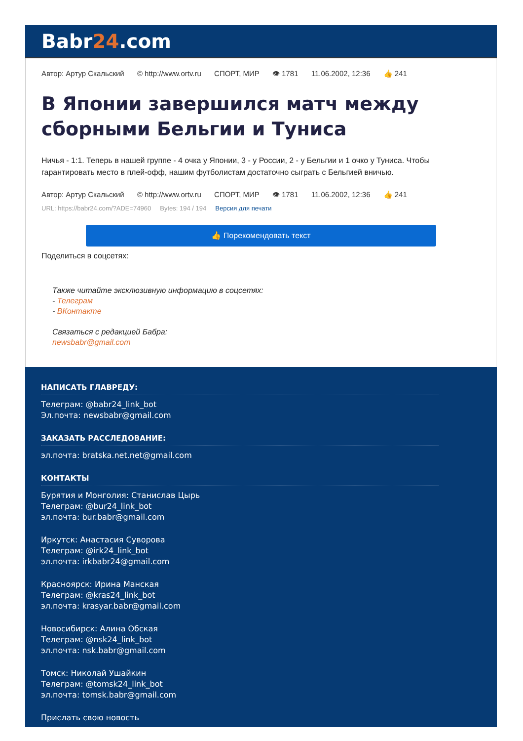Babr24.com
Автор: Артур Скальский © http://www.ortv.ru СПОРТ, МИР 👁 1781 11.06.2002, 12:36 👍 241
В Японии завершился матч между сборными Бельгии и Туниса
Ничья - 1:1. Теперь в нашей группе - 4 очка у Японии, 3 - у России, 2 - у Бельгии и 1 очко у Туниса. Чтобы гарантировать место в плей-офф, нашим футболистам достаточно сыграть с Бельгией вничью.
Автор: Артур Скальский © http://www.ortv.ru СПОРТ, МИР 👁 1781 11.06.2002, 12:36 👍 241
URL: https://babr24.com/?ADE=74960 Bytes: 194 / 194 Версия для печати
👍 Порекомендовать текст
Поделиться в соцсетях:
Также читайте эксклюзивную информацию в соцсетях:
- Телеграм
- ВКонтакте
Связаться с редакцией Бабра:
newsbabr@gmail.com
НАПИСАТЬ ГЛАВРЕДУ:
Телеграм: @babr24_link_bot
Эл.почта: newsbabr@gmail.com
ЗАКАЗАТЬ РАССЛЕДОВАНИЕ:
эл.почта: bratska.net.net@gmail.com
КОНТАКТЫ
Бурятия и Монголия: Станислав Цырь
Телеграм: @bur24_link_bot
эл.почта: bur.babr@gmail.com
Иркутск: Анастасия Суворова
Телеграм: @irk24_link_bot
эл.почта: irkbabr24@gmail.com
Красноярск: Ирина Манская
Телеграм: @kras24_link_bot
эл.почта: krasyar.babr@gmail.com
Новосибирск: Алина Обская
Телеграм: @nsk24_link_bot
эл.почта: nsk.babr@gmail.com
Томск: Николай Ушайкин
Телеграм: @tomsk24_link_bot
эл.почта: tomsk.babr@gmail.com
Прислать свою новость